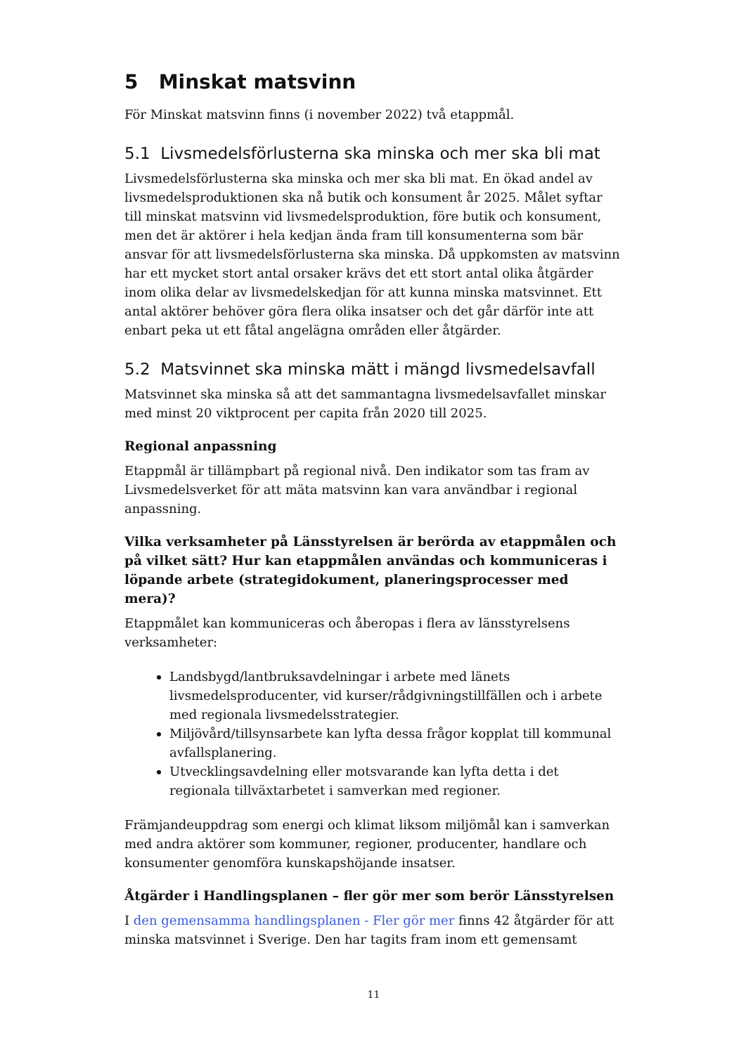5 Minskat matsvinn
För Minskat matsvinn finns (i november 2022) två etappmål.
5.1 Livsmedelsförlusterna ska minska och mer ska bli mat
Livsmedelsförlusterna ska minska och mer ska bli mat. En ökad andel av livsmedelsproduktionen ska nå butik och konsument år 2025. Målet syftar till minskat matsvinn vid livsmedelsproduktion, före butik och konsument, men det är aktörer i hela kedjan ända fram till konsumenterna som bär ansvar för att livsmedelsförlusterna ska minska. Då uppkomsten av matsvinn har ett mycket stort antal orsaker krävs det ett stort antal olika åtgärder inom olika delar av livsmedelskedjan för att kunna minska matsvinnet. Ett antal aktörer behöver göra flera olika insatser och det går därför inte att enbart peka ut ett fåtal angelägna områden eller åtgärder.
5.2 Matsvinnet ska minska mätt i mängd livsmedelsavfall
Matsvinnet ska minska så att det sammantagna livsmedelsavfallet minskar med minst 20 viktprocent per capita från 2020 till 2025.
Regional anpassning
Etappmål är tillämpbart på regional nivå. Den indikator som tas fram av Livsmedelsverket för att mäta matsvinn kan vara användbar i regional anpassning.
Vilka verksamheter på Länsstyrelsen är berörda av etappmålen och på vilket sätt? Hur kan etappmålen användas och kommuniceras i löpande arbete (strategidokument, planeringsprocesser med mera)?
Etappmålet kan kommuniceras och åberopas i flera av länsstyrelsens verksamheter:
Landsbygd/lantbruksavdelningar i arbete med länets livsmedelsproducenter, vid kurser/rådgivningstillfällen och i arbete med regionala livsmedelsstrategier.
Miljövård/tillsynsarbete kan lyfta dessa frågor kopplat till kommunal avfallsplanering.
Utvecklingsavdelning eller motsvarande kan lyfta detta i det regionala tillväxtarbetet i samverkan med regioner.
Främjandeuppdrag som energi och klimat liksom miljömål kan i samverkan med andra aktörer som kommuner, regioner, producenter, handlare och konsumenter genomföra kunskapshöjande insatser.
Åtgärder i Handlingsplanen – fler gör mer som berör Länsstyrelsen
I den gemensamma handlingsplanen - Fler gör mer finns 42 åtgärder för att minska matsvinnet i Sverige. Den har tagits fram inom ett gemensamt
11